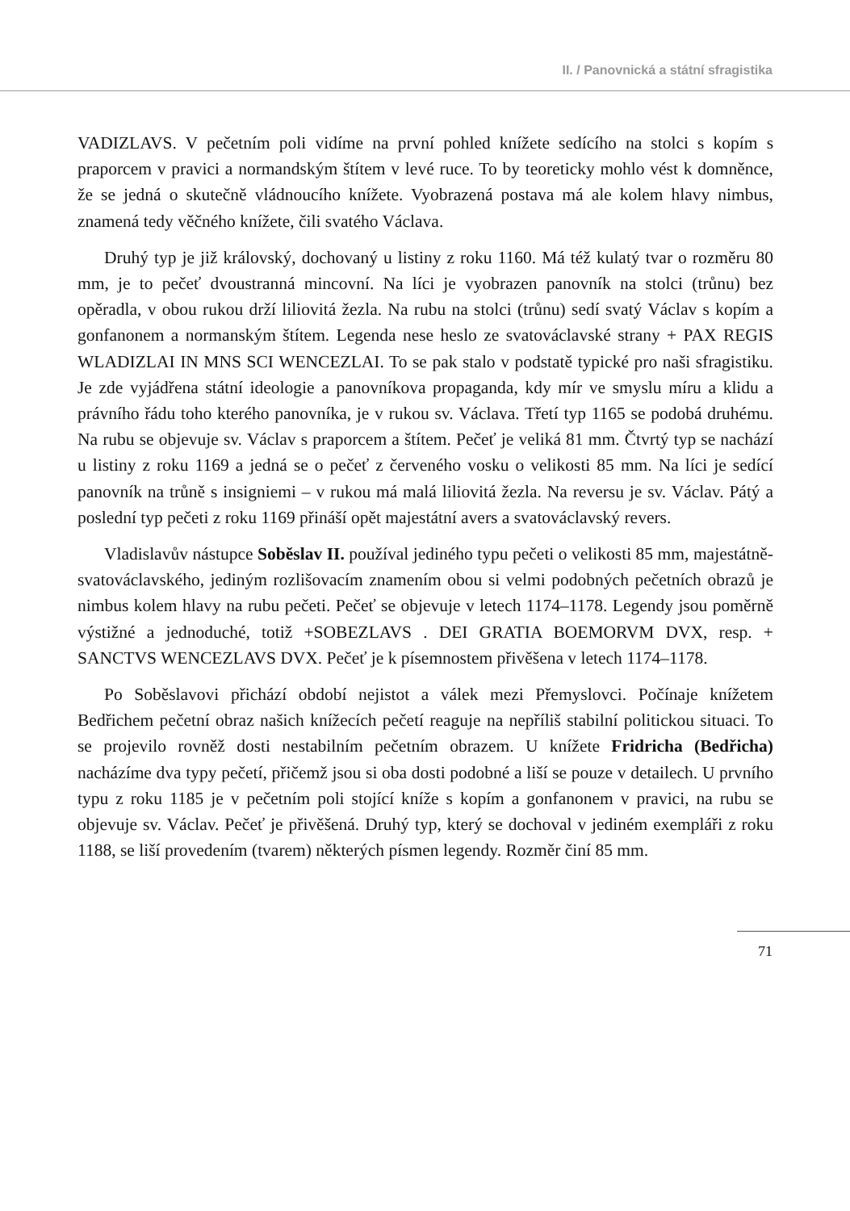II. / Panovnická a státní sfragistika
VADIZLAVS. V pečetním poli vidíme na první pohled knížete sedícího na stolci s kopím s praporcem v pravici a normandským štítem v levé ruce. To by teoreticky mohlo vést k domněnce, že se jedná o skutečně vládnoucího knížete. Vyobrazená postava má ale kolem hlavy nimbus, znamená tedy věčného knížete, čili svatého Václava.
Druhý typ je již královský, dochovaný u listiny z roku 1160. Má též kulatý tvar o rozměru 80 mm, je to pečeť dvoustranná mincovní. Na líci je vyobrazen panovník na stolci (trůnu) bez opěradla, v obou rukou drží liliovitá žezla. Na rubu na stolci (trůnu) sedí svatý Václav s kopím a gonfanonem a normanským štítem. Legenda nese heslo ze svatováclavské strany + PAX REGIS WLADIZLAI IN MNS SCI WENCEZLAI. To se pak stalo v podstatě typické pro naši sfragistiku. Je zde vyjádřena státní ideologie a panovníkova propaganda, kdy mír ve smyslu míru a klidu a právního řádu toho kterého panovníka, je v rukou sv. Václava. Třetí typ 1165 se podobá druhému. Na rubu se objevuje sv. Václav s praporcem a štítem. Pečeť je veliká 81 mm. Čtvrtý typ se nachází u listiny z roku 1169 a jedná se o pečeť z červeného vosku o velikosti 85 mm. Na líci je sedící panovník na trůně s insigniemi – v rukou má malá liliovitá žezla. Na reversu je sv. Václav. Pátý a poslední typ pečeti z roku 1169 přináší opět majestátní avers a svatováclavský revers.
Vladislavův nástupce Soběslav II. používal jediného typu pečeti o velikosti 85 mm, majestátně-svatováclavského, jediným rozlišovacím znamením obou si velmi podobných pečetních obrazů je nimbus kolem hlavy na rubu pečeti. Pečeť se objevuje v letech 1174–1178. Legendy jsou poměrně výstižné a jednoduché, totiž +SOBEZLAVS . DEI GRATIA BOEMORVM DVX, resp. + SANCTVS WENCEZLAVS DVX. Pečeť je k písemnostem přivěšena v letech 1174–1178.
Po Soběslavovi přichází období nejistot a válek mezi Přemyslovci. Počínaje knížetem Bedřichem pečetní obraz našich knížecích pečetí reaguje na nepříliš stabilní politickou situaci. To se projevilo rovněž dosti nestabilním pečetním obrazem. U knížete Fridricha (Bedřicha) nacházíme dva typy pečetí, přičemž jsou si oba dosti podobné a liší se pouze v detailech. U prvního typu z roku 1185 je v pečetním poli stojící kníže s kopím a gonfanonem v pravici, na rubu se objevuje sv. Václav. Pečeť je přivěšená. Druhý typ, který se dochoval v jediném exempláři z roku 1188, se liší provedením (tvarem) některých písmen legendy. Rozměr činí 85 mm.
71